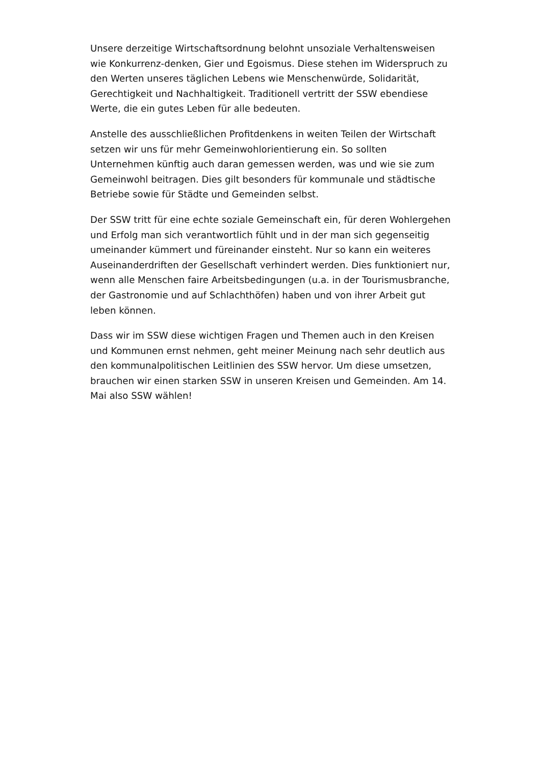Unsere derzeitige Wirtschaftsordnung belohnt unsoziale Verhaltensweisen wie Konkurrenz-denken, Gier und Egoismus. Diese stehen im Widerspruch zu den Werten unseres täglichen Lebens wie Menschenwürde, Solidarität, Gerechtigkeit und Nachhaltigkeit. Traditionell vertritt der SSW ebendiese Werte, die ein gutes Leben für alle bedeuten.
Anstelle des ausschließlichen Profitdenkens in weiten Teilen der Wirtschaft setzen wir uns für mehr Gemeinwohlorientierung ein. So sollten Unternehmen künftig auch daran gemessen werden, was und wie sie zum Gemeinwohl beitragen. Dies gilt besonders für kommunale und städtische Betriebe sowie für Städte und Gemeinden selbst.
Der SSW tritt für eine echte soziale Gemeinschaft ein, für deren Wohlergehen und Erfolg man sich verantwortlich fühlt und in der man sich gegenseitig umeinander kümmert und füreinander einsteht. Nur so kann ein weiteres Auseinanderdriften der Gesellschaft verhindert werden. Dies funktioniert nur, wenn alle Menschen faire Arbeitsbedingungen (u.a. in der Tourismusbranche, der Gastronomie und auf Schlachthöfen) haben und von ihrer Arbeit gut leben können.
Dass wir im SSW diese wichtigen Fragen und Themen auch in den Kreisen und Kommunen ernst nehmen, geht meiner Meinung nach sehr deutlich aus den kommunalpolitischen Leitlinien des SSW hervor. Um diese umsetzen, brauchen wir einen starken SSW in unseren Kreisen und Gemeinden. Am 14. Mai also SSW wählen!